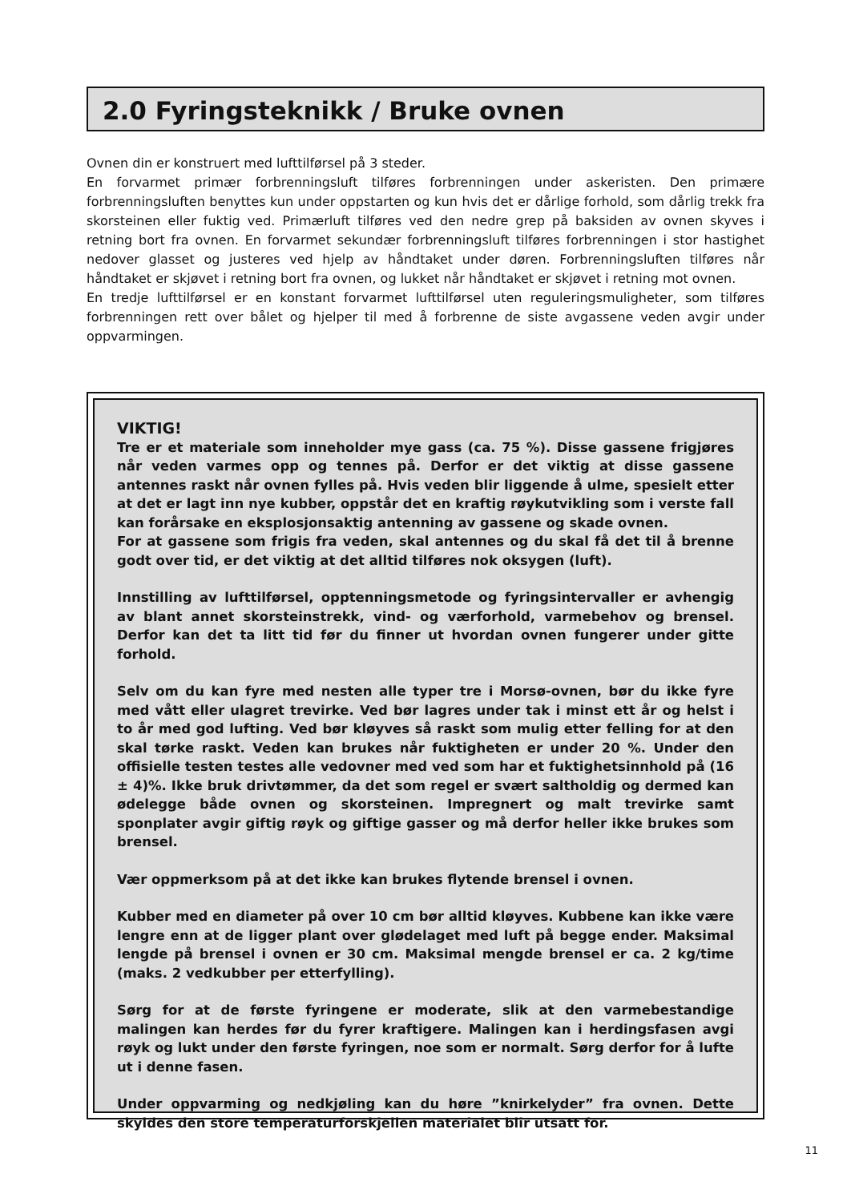2.0 Fyringsteknikk / Bruke ovnen
Ovnen din er konstruert med lufttilførsel på 3 steder.
En forvarmet primær forbrenningsluft tilføres forbrenningen under askeristen. Den primære forbrenningsluften benyttes kun under oppstarten og kun hvis det er dårlige forhold, som dårlig trekk fra skorsteinen eller fuktig ved. Primærluft tilføres ved den nedre grep på baksiden av ovnen skyves i retning bort fra ovnen. En forvarmet sekundær forbrenningsluft tilføres forbrenningen i stor hastighet nedover glasset og justeres ved hjelp av håndtaket under døren. Forbrenningsluften tilføres når håndtaket er skjøvet i retning bort fra ovnen, og lukket når håndtaket er skjøvet i retning mot ovnen.
En tredje lufttilførsel er en konstant forvarmet lufttilførsel uten reguleringsmuligheter, som tilføres forbrenningen rett over bålet og hjelper til med å forbrenne de siste avgassene veden avgir under oppvarmingen.
VIKTIG!
Tre er et materiale som inneholder mye gass (ca. 75 %). Disse gassene frigjøres når veden varmes opp og tennes på. Derfor er det viktig at disse gassene antennes raskt når ovnen fylles på. Hvis veden blir liggende å ulme, spesielt etter at det er lagt inn nye kubber, oppstår det en kraftig røykutvikling som i verste fall kan forårsake en eksplosjonsaktig antenning av gassene og skade ovnen.
For at gassene som frigis fra veden, skal antennes og du skal få det til å brenne godt over tid, er det viktig at det alltid tilføres nok oksygen (luft).
Innstilling av lufttilførsel, opptenningsmetode og fyringsintervaller er avhengig av blant annet skorsteinstrekk, vind- og værforhold, varmebehov og brensel. Derfor kan det ta litt tid før du finner ut hvordan ovnen fungerer under gitte forhold.
Selv om du kan fyre med nesten alle typer tre i Morsø-ovnen, bør du ikke fyre med vått eller ulagret trevirke. Ved bør lagres under tak i minst ett år og helst i to år med god lufting. Ved bør kløyves så raskt som mulig etter felling for at den skal tørke raskt. Veden kan brukes når fuktigheten er under 20 %. Under den offisielle testen testes alle vedovner med ved som har et fuktighetsinnhold på (16 ± 4)%. Ikke bruk drivtømmer, da det som regel er svært saltholdig og dermed kan ødelegge både ovnen og skorsteinen. Impregnert og malt trevirke samt sponplater avgir giftig røyk og giftige gasser og må derfor heller ikke brukes som brensel.
Vær oppmerksom på at det ikke kan brukes flytende brensel i ovnen.
Kubber med en diameter på over 10 cm bør alltid kløyves. Kubbene kan ikke være lengre enn at de ligger plant over glødelaget med luft på begge ender. Maksimal lengde på brensel i ovnen er 30 cm. Maksimal mengde brensel er ca. 2 kg/time (maks. 2 vedkubber per etterfylling).
Sørg for at de første fyringene er moderate, slik at den varmebestandige malingen kan herdes før du fyrer kraftigere. Malingen kan i herdingsfasen avgi røyk og lukt under den første fyringen, noe som er normalt. Sørg derfor for å lufte ut i denne fasen.
Under oppvarming og nedkjøling kan du høre ”knirkelyder” fra ovnen. Dette skyldes den store temperaturforskjellen materialet blir utsatt for.
11